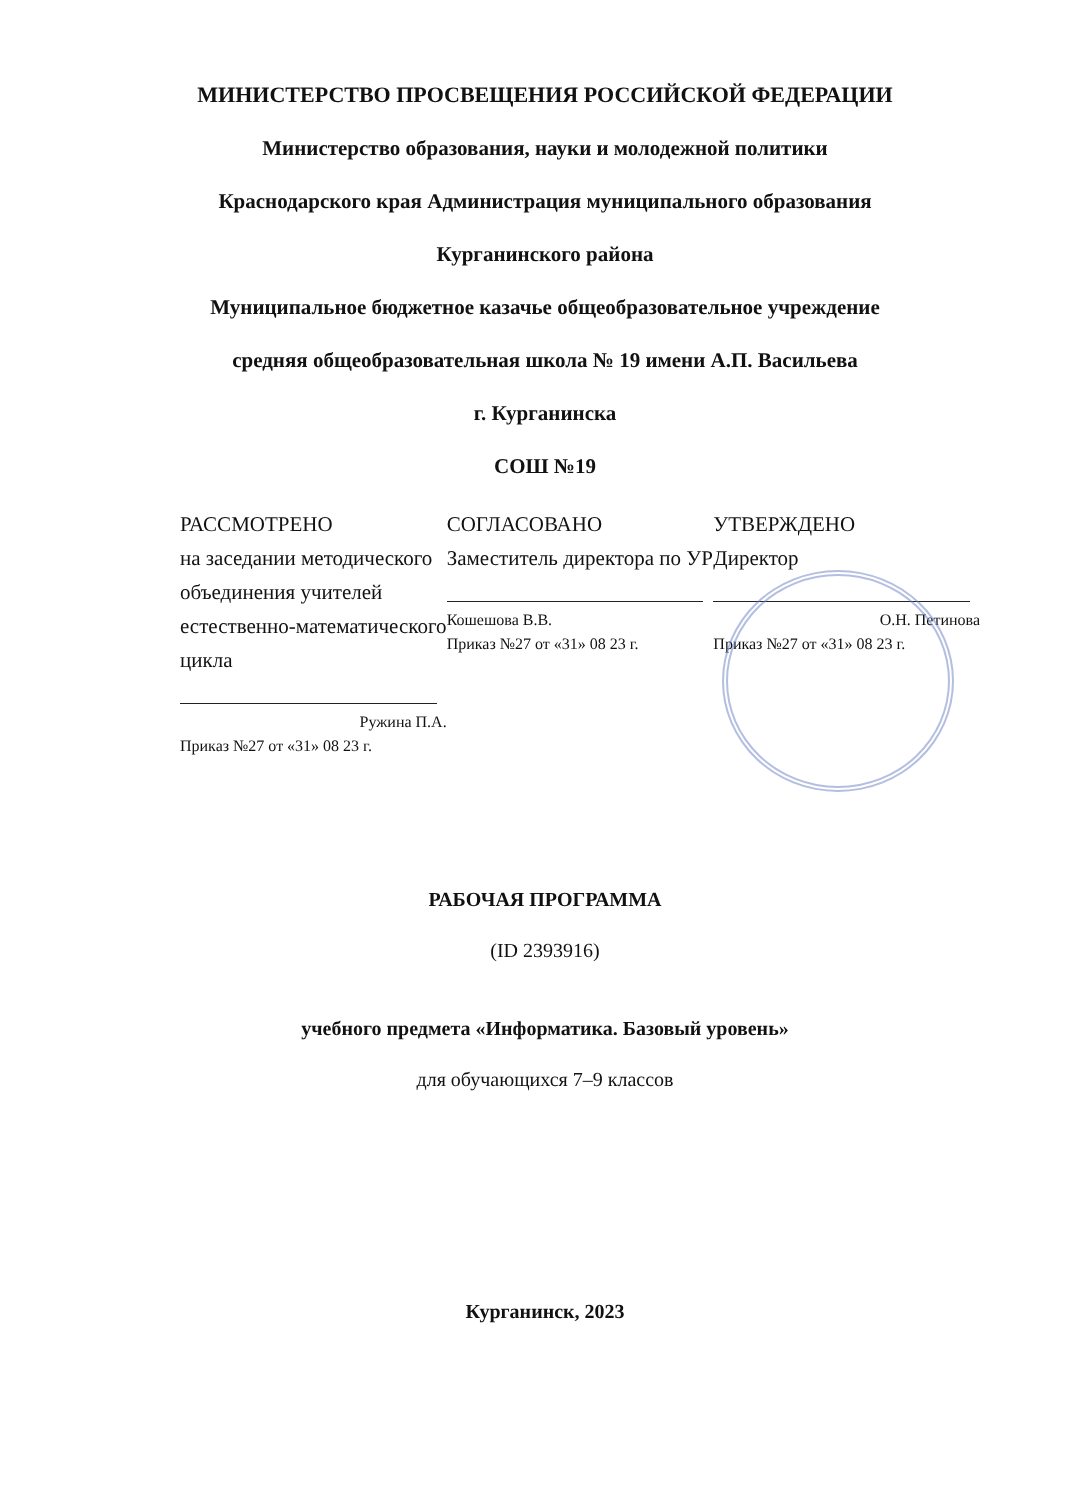МИНИСТЕРСТВО ПРОСВЕЩЕНИЯ РОССИЙСКОЙ ФЕДЕРАЦИИ
Министерство образования, науки и молодежной политики
Краснодарского края Администрация муниципального образования
Курганинского района
Муниципальное бюджетное казачье общеобразовательное учреждение
средняя общеобразовательная школа № 19 имени А.П. Васильева
г. Курганинска
СОШ №19
РАССМОТРЕНО
на заседании методического объединения учителей естественно-математического цикла
Ружина П.А.
Приказ №27 от «31» 08 23 г.
СОГЛАСОВАНО
Заместитель директора по УР
Кошешова В.В.
Приказ №27 от «31» 08 23 г.
УТВЕРЖДЕНО
Директор
О.Н. Петинова
Приказ №27 от «31» 08 23 г.
РАБОЧАЯ ПРОГРАММА
(ID 2393916)
учебного предмета «Информатика. Базовый уровень»
для обучающихся 7–9 классов
Курганинск, 2023